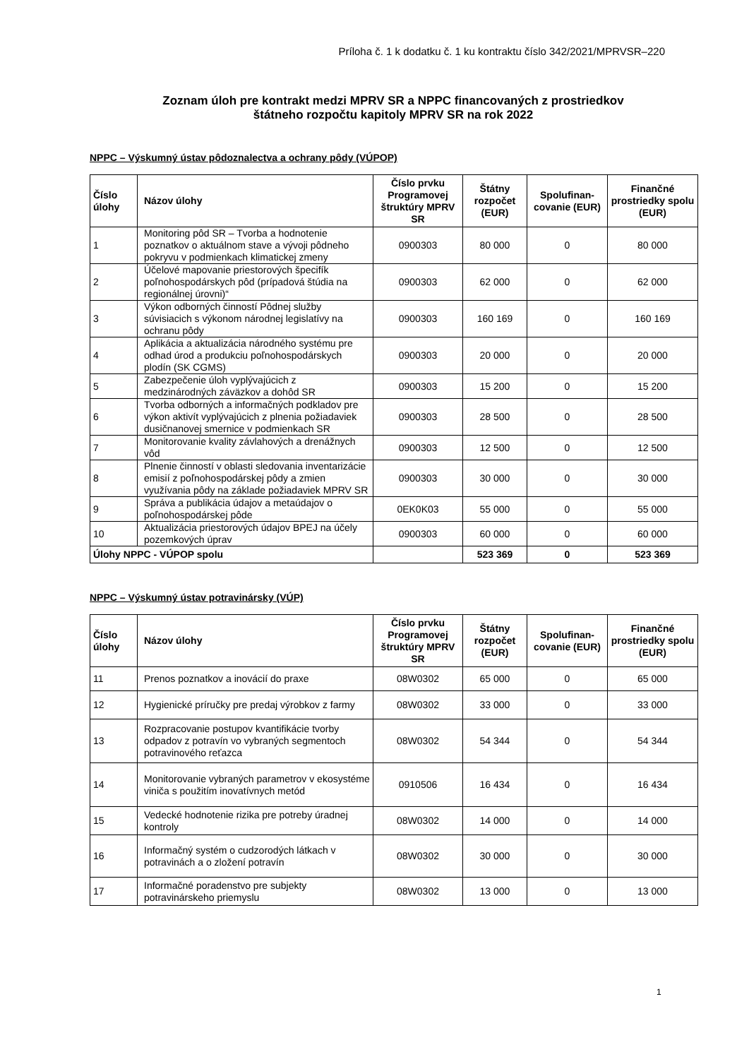Príloha č. 1 k dodatku č. 1 ku kontraktu číslo 342/2021/MPRVSR–220
Zoznam úloh pre kontrakt medzi MPRV SR a NPPC financovaných z prostriedkov
štátneho rozpočtu kapitoly MPRV SR na rok 2022
NPPC – Výskumný ústav pôdoznalectva a ochrany pôdy (VÚPOP)
| Číslo úlohy | Názov úlohy | Číslo prvku Programovej štruktúry MPRV SR | Štátny rozpočet (EUR) | Spolufinan-covanie (EUR) | Finančné prostriedky spolu (EUR) |
| --- | --- | --- | --- | --- | --- |
| 1 | Monitoring pôd SR – Tvorba a hodnotenie poznatkov o aktuálnom stave a vývoji pôdneho pokryvu v podmienkach klimatickej zmeny | 0900303 | 80 000 | 0 | 80 000 |
| 2 | Účelové mapovanie priestorových špecifík poľnohospodárskych pôd (prípadová štúdia na regionálnej úrovni)“ | 0900303 | 62 000 | 0 | 62 000 |
| 3 | Výkon odborných činností Pôdnej služby súvisiacich s výkonom národnej legislatívy na ochranu pôdy | 0900303 | 160 169 | 0 | 160 169 |
| 4 | Aplikácia a aktualizácia národného systému pre odhad úrod a produkciu poľnohospodárskych plodín (SK CGMS) | 0900303 | 20 000 | 0 | 20 000 |
| 5 | Zabezpečenie úloh vyplývajúcich z medzinárodných záväzkov a dohôd SR | 0900303 | 15 200 | 0 | 15 200 |
| 6 | Tvorba odborných a informačných podkladov pre výkon aktivít vyplývajúcich z plnenia požiadaviek dusičnanovej smernice v podmienkach SR | 0900303 | 28 500 | 0 | 28 500 |
| 7 | Monitorovanie kvality závlahových a drenážnych vôd | 0900303 | 12 500 | 0 | 12 500 |
| 8 | Plnenie činností v oblasti sledovania inventarizácie emisií z poľnohospodárskej pôdy a zmien využívania pôdy na základe požiadaviek MPRV SR | 0900303 | 30 000 | 0 | 30 000 |
| 9 | Správa a publikácia údajov a metaúdajov o poľnohospodárskej pôde | 0EK0K03 | 55 000 | 0 | 55 000 |
| 10 | Aktualizácia priestorových údajov BPEJ na účely pozemkových úprav | 0900303 | 60 000 | 0 | 60 000 |
| Úlohy NPPC - VÚPOP spolu | | | 523 369 | 0 | 523 369 |
NPPC – Výskumný ústav potravinársky (VÚP)
| Číslo úlohy | Názov úlohy | Číslo prvku Programovej štruktúry MPRV SR | Štátny rozpočet (EUR) | Spolufinan-covanie (EUR) | Finančné prostriedky spolu (EUR) |
| --- | --- | --- | --- | --- | --- |
| 11 | Prenos poznatkov a inovácií do praxe | 08W0302 | 65 000 | 0 | 65 000 |
| 12 | Hygienické príručky pre predaj výrobkov z farmy | 08W0302 | 33 000 | 0 | 33 000 |
| 13 | Rozpracovanie postupov kvantifikácie tvorby odpadov z potravín vo vybraných segmentoch potravinového reťazca | 08W0302 | 54 344 | 0 | 54 344 |
| 14 | Monitorovanie vybraných parametrov v ekosystéme viniča s použitím inovatívnych metód | 0910506 | 16 434 | 0 | 16 434 |
| 15 | Vedecké hodnotenie rizika pre potreby úradnej kontroly | 08W0302 | 14 000 | 0 | 14 000 |
| 16 | Informačný systém o cudzorodých látkach v potravinách a o zložení potravín | 08W0302 | 30 000 | 0 | 30 000 |
| 17 | Informačné poradenstvo pre subjekty potravinárskeho priemyslu | 08W0302 | 13 000 | 0 | 13 000 |
1